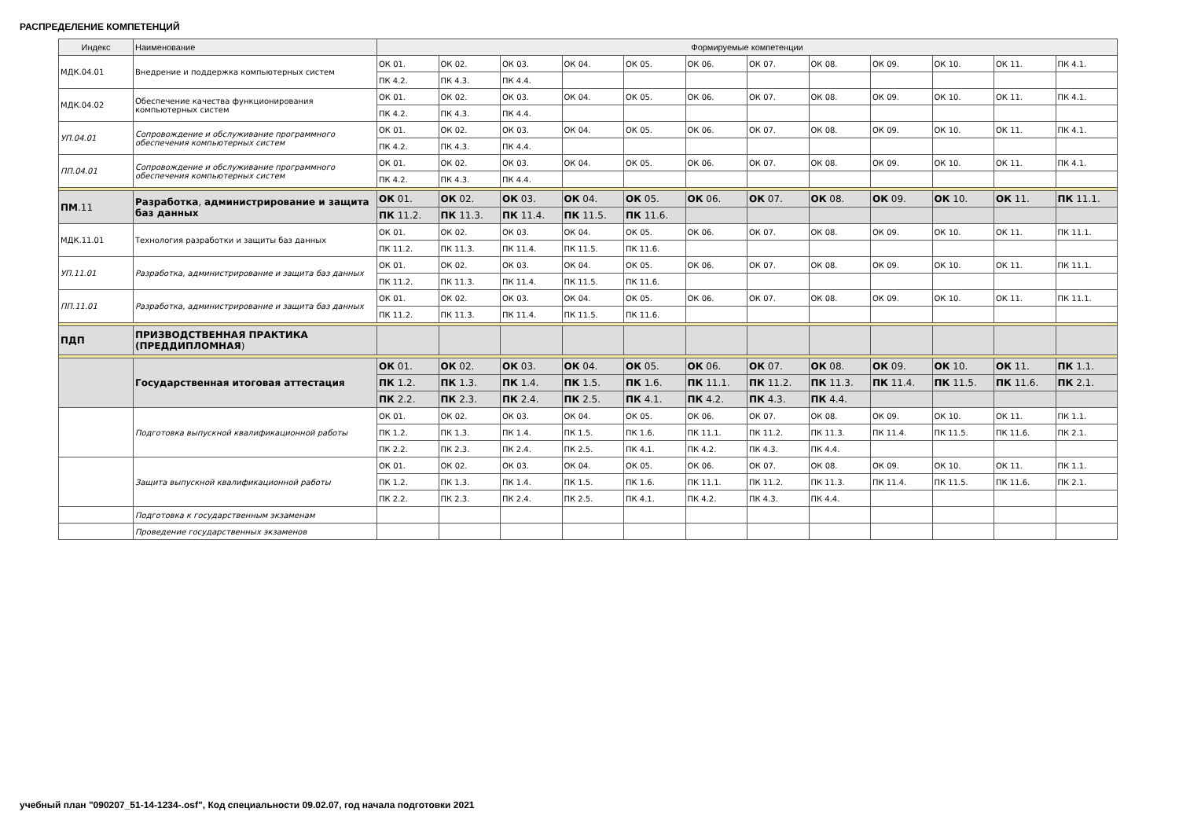РАСПРЕДЕЛЕНИЕ КОМПЕТЕНЦИЙ
| Индекс | Наименование | Формируемые компетенции | | | | | | | | | | | |
| --- | --- | --- | --- | --- | --- | --- | --- | --- | --- | --- | --- | --- | --- |
| МДК.04.01 | Внедрение и поддержка компьютерных систем | ОК 01. | ОК 02. | ОК 03. | ОК 04. | ОК 05. | ОК 06. | ОК 07. | ОК 08. | ОК 09. | ОК 10. | ОК 11. | ПК 4.1. |
| | | ПК 4.2. | ПК 4.3. | ПК 4.4. | | | | | | | | | |
| МДК.04.02 | Обеспечение качества функционирования компьютерных систем | ОК 01. | ОК 02. | ОК 03. | ОК 04. | ОК 05. | ОК 06. | ОК 07. | ОК 08. | ОК 09. | ОК 10. | ОК 11. | ПК 4.1. |
| | | ПК 4.2. | ПК 4.3. | ПК 4.4. | | | | | | | | | |
| УП.04.01 | Сопровождение и обслуживание программного обеспечения компьютерных систем | ОК 01. | ОК 02. | ОК 03. | ОК 04. | ОК 05. | ОК 06. | ОК 07. | ОК 08. | ОК 09. | ОК 10. | ОК 11. | ПК 4.1. |
| | | ПК 4.2. | ПК 4.3. | ПК 4.4. | | | | | | | | | |
| ПП.04.01 | Сопровождение и обслуживание программного обеспечения компьютерных систем | ОК 01. | ОК 02. | ОК 03. | ОК 04. | ОК 05. | ОК 06. | ОК 07. | ОК 08. | ОК 09. | ОК 10. | ОК 11. | ПК 4.1. |
| | | ПК 4.2. | ПК 4.3. | ПК 4.4. | | | | | | | | | |
| ПМ .11 | Разработка , администрирование и защита баз данных | ОК 01. | ОК 02. | ОК 03. | ОК 04. | ОК 05. | ОК 06. | ОК 07. | ОК 08. | ОК 09. | ОК 10. | ОК 11. | ПК 11.1. |
| | | ПК 11.2. | ПК 11.3. | ПК 11.4. | ПК 11.5. | ПК 11.6. | | | | | | | |
| МДК.11.01 | Технология разработки и защиты баз данных | ОК 01. | ОК 02. | ОК 03. | ОК 04. | ОК 05. | ОК 06. | ОК 07. | ОК 08. | ОК 09. | ОК 10. | ОК 11. | ПК 11.1. |
| | | ПК 11.2. | ПК 11.3. | ПК 11.4. | ПК 11.5. | ПК 11.6. | | | | | | | |
| УП.11.01 | Разработка, администрирование и защита баз данных | ОК 01. | ОК 02. | ОК 03. | ОК 04. | ОК 05. | ОК 06. | ОК 07. | ОК 08. | ОК 09. | ОК 10. | ОК 11. | ПК 11.1. |
| | | ПК 11.2. | ПК 11.3. | ПК 11.4. | ПК 11.5. | ПК 11.6. | | | | | | | |
| ПП.11.01 | Разработка, администрирование и защита баз данных | ОК 01. | ОК 02. | ОК 03. | ОК 04. | ОК 05. | ОК 06. | ОК 07. | ОК 08. | ОК 09. | ОК 10. | ОК 11. | ПК 11.1. |
| | | ПК 11.2. | ПК 11.3. | ПК 11.4. | ПК 11.5. | ПК 11.6. | | | | | | | |
| ПДП | ПРИЗВОДСТВЕННАЯ ПРАКТИКА (ПРЕДДИПЛОМНАЯ ) | | | | | | | | | | | | |
| | Государственная итоговая аттестация | ОК 01. | ОК 02. | ОК 03. | ОК 04. | ОК 05. | ОК 06. | ОК 07. | ОК 08. | ОК 09. | ОК 10. | ОК 11. | ПК 1.1. |
| | | ПК 1.2. | ПК 1.3. | ПК 1.4. | ПК 1.5. | ПК 1.6. | ПК 11.1. | ПК 11.2. | ПК 11.3. | ПК 11.4. | ПК 11.5. | ПК 11.6. | ПК 2.1. |
| | | ПК 2.2. | ПК 2.3. | ПК 2.4. | ПК 2.5. | ПК 4.1. | ПК 4.2. | ПК 4.3. | ПК 4.4. | | | | |
| | Подготовка выпускной квалификационной работы | ОК 01. | ОК 02. | ОК 03. | ОК 04. | ОК 05. | ОК 06. | ОК 07. | ОК 08. | ОК 09. | ОК 10. | ОК 11. | ПК 1.1. |
| | | ПК 1.2. | ПК 1.3. | ПК 1.4. | ПК 1.5. | ПК 1.6. | ПК 11.1. | ПК 11.2. | ПК 11.3. | ПК 11.4. | ПК 11.5. | ПК 11.6. | ПК 2.1. |
| | | ПК 2.2. | ПК 2.3. | ПК 2.4. | ПК 2.5. | ПК 4.1. | ПК 4.2. | ПК 4.3. | ПК 4.4. | | | | |
| | Защита выпускной квалификационной работы | ОК 01. | ОК 02. | ОК 03. | ОК 04. | ОК 05. | ОК 06. | ОК 07. | ОК 08. | ОК 09. | ОК 10. | ОК 11. | ПК 1.1. |
| | | ПК 1.2. | ПК 1.3. | ПК 1.4. | ПК 1.5. | ПК 1.6. | ПК 11.1. | ПК 11.2. | ПК 11.3. | ПК 11.4. | ПК 11.5. | ПК 11.6. | ПК 2.1. |
| | | ПК 2.2. | ПК 2.3. | ПК 2.4. | ПК 2.5. | ПК 4.1. | ПК 4.2. | ПК 4.3. | ПК 4.4. | | | | |
| | Подготовка к государственным экзаменам | | | | | | | | | | | | |
| | Проведение государственных экзаменов | | | | | | | | | | | | |
учебный план "090207_51-14-1234-.osf", Код специальности 09.02.07, год начала подготовки 2021